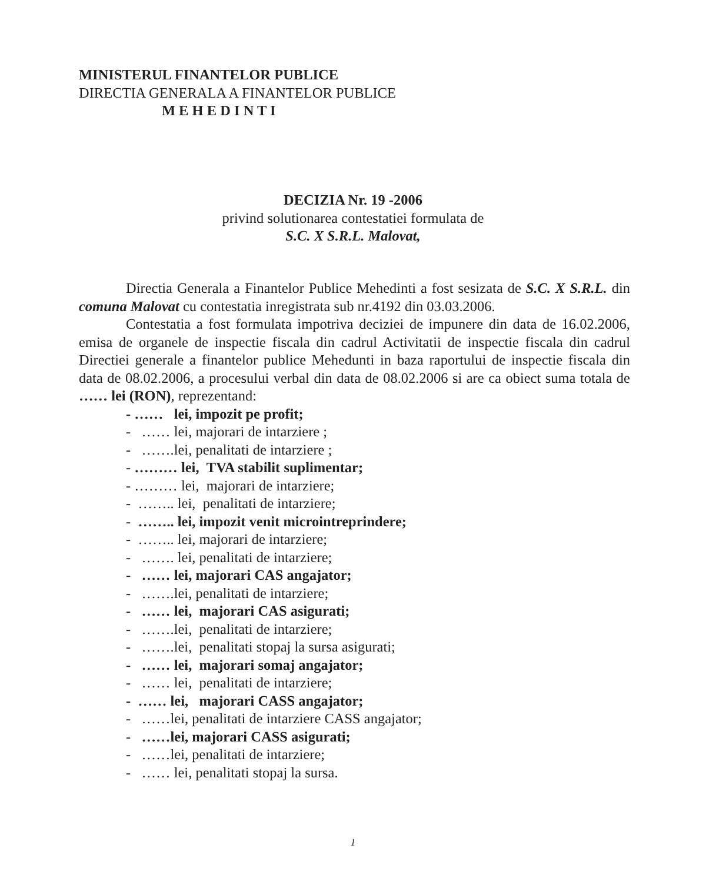MINISTERUL FINANTELOR PUBLICE
DIRECTIA GENERALA A FINANTELOR PUBLICE
M E H E D I N T I
DECIZIA Nr. 19 -2006
privind solutionarea contestatiei formulata de
S.C. X S.R.L. Malovat,
Directia Generala a Finantelor Publice Mehedinti a fost sesizata de S.C. X S.R.L. din comuna Malovat cu contestatia inregistrata sub nr.4192 din 03.03.2006.
Contestatia a fost formulata impotriva deciziei de impunere din data de 16.02.2006, emisa de organele de inspectie fiscala din cadrul Activitatii de inspectie fiscala din cadrul Directiei generale a finantelor publice Mehedunti in baza raportului de inspectie fiscala din data de 08.02.2006, a procesului verbal din data de 08.02.2006 si are ca obiect suma totala de …… lei (RON), reprezentand:
- …… lei, impozit pe profit;
- …… lei, majorari de intarziere ;
- …….lei, penalitati de intarziere ;
- ……… lei, TVA stabilit suplimentar;
- ……… lei, majorari de intarziere;
- …….. lei, penalitati de intarziere;
- …….. lei, impozit venit microintreprindere;
- …….. lei, majorari de intarziere;
- ……. lei, penalitati de intarziere;
- …… lei, majorari CAS angajator;
- …….lei, penalitati de intarziere;
- …… lei, majorari CAS asigurati;
- …….lei, penalitati de intarziere;
- …….lei, penalitati stopaj la sursa asigurati;
- …… lei, majorari somaj angajator;
- …… lei, penalitati de intarziere;
- …… lei, majorari CASS angajator;
- ……lei, penalitati de intarziere CASS angajator;
- ……lei, majorari CASS asigurati;
- ……lei, penalitati de intarziere;
- …… lei, penalitati stopaj la sursa.
1